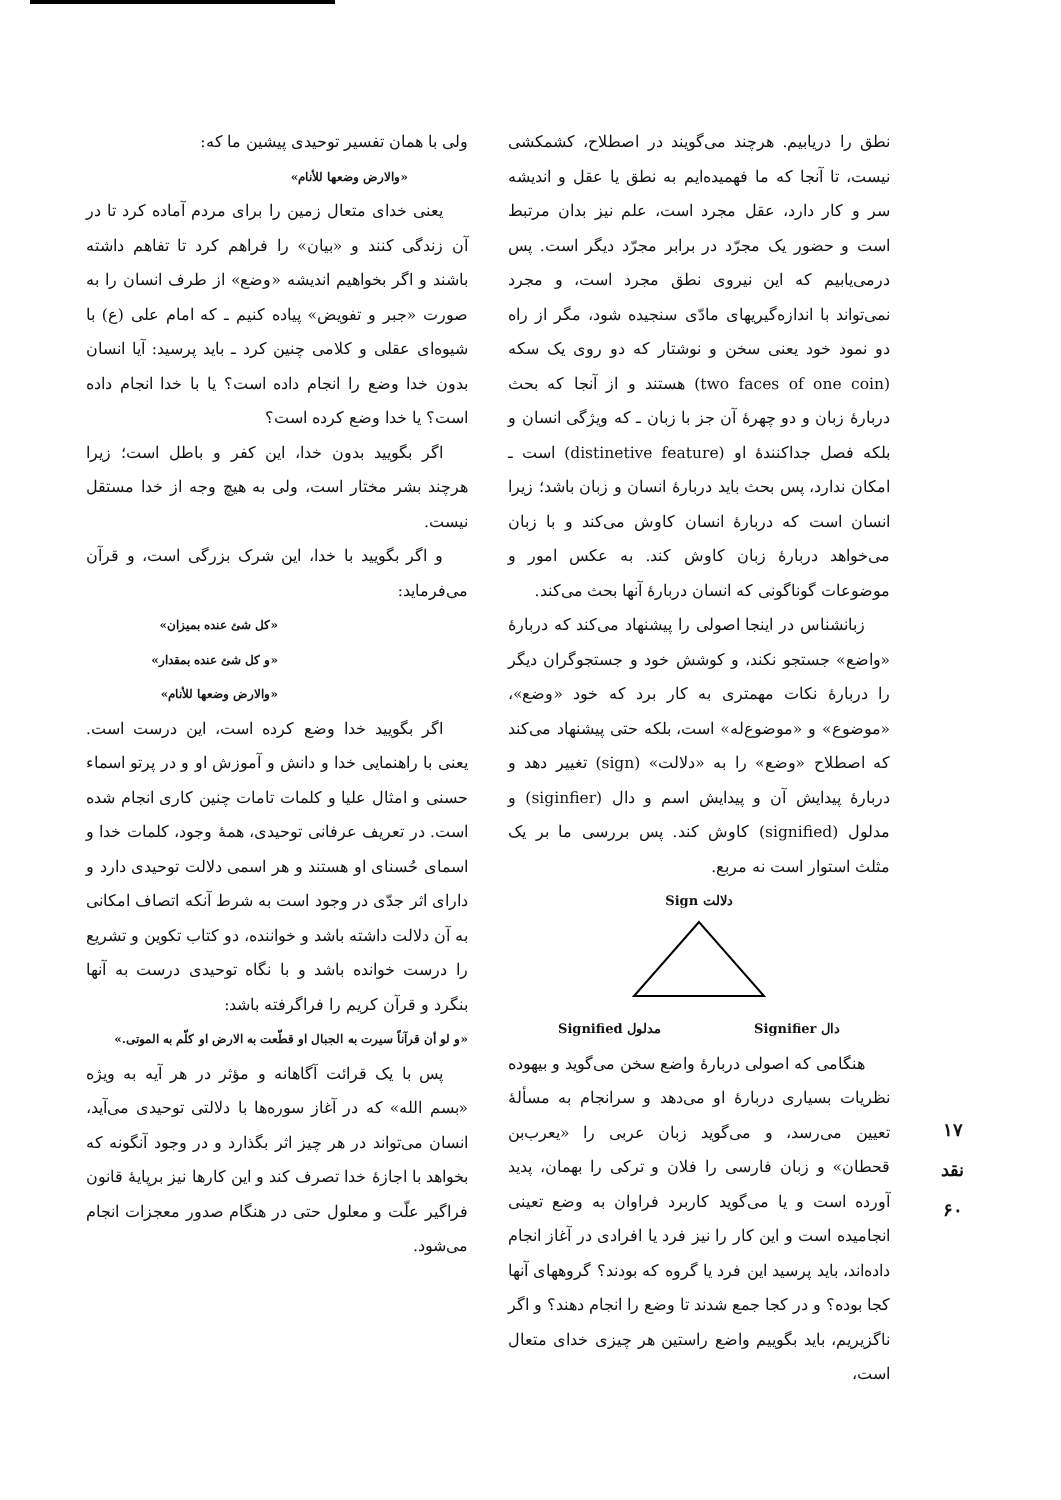نطق را دریابیم. هرچند می‌گویند در اصطلاح، کشمکشی نیست، تا آنجا که ما فهمیده‌ایم به نطق یا عقل و اندیشه سر و کار دارد، عقل مجرد است، علم نیز بدان مرتبط است و حضور یک مجرّد در برابر مجرّد دیگر است. پس درمی‌یابیم که این نیروی نطق مجرد است، و مجرد نمی‌تواند با اندازه‌گیریهای مادّی سنجیده شود، مگر از راه دو نمود خود یعنی سخن و نوشتار که دو روی یک سکه (two faces of one coin) هستند و از آنجا که بحث دربارهٔ زبان و دو چهرهٔ آن جز با زبان ـ که ویژگی انسان و بلکه فصل جداکنندهٔ او (distinetive feature) است ـ امکان ندارد، پس بحث باید دربارهٔ انسان و زبان باشد؛ زیرا انسان است که دربارهٔ انسان کاوش می‌کند و با زبان می‌خواهد دربارهٔ زبان کاوش کند. به عکس امور و موضوعات گوناگونی که انسان دربارهٔ آنها بحث می‌کند.
زبانشناس در اینجا اصولی را پیشنهاد می‌کند که دربارهٔ «واضع» جستجو نکند، و کوشش خود و جستجوگران دیگر را دربارهٔ نکات مهمتری به کار برد که خود «وضع»، «موضوع» و «موضوع‌له» است، بلکه حتی پیشنهاد می‌کند که اصطلاح «وضع» را به «دلالت» (sign) تغییر دهد و دربارهٔ پیدایش آن و پیدایش اسم و دال (siginfier) و مدلول (signified) کاوش کند. پس بررسی ما بر یک مثلث استوار است نه مربع.
Sign دلالت
Signified مدلول Signifier دال
هنگامی که اصولی دربارهٔ واضع سخن می‌گوید و بیهوده نظریات بسیاری دربارهٔ او می‌دهد و سرانجام به مسألهٔ تعیین می‌رسد، و می‌گوید زبان عربی را «یعرب‌بن قحطان» و زبان فارسی را فلان و ترکی را بهمان، پدید آورده است و یا می‌گوید کاربرد فراوان به وضع تعینی انجامیده است و این کار را نیز فرد یا افرادی در آغاز انجام داده‌اند، باید پرسید این فرد یا گروه که بودند؟ گروههای آنها کجا بوده؟ و در کجا جمع شدند تا وضع را انجام دهند؟ و اگر ناگزیریم، باید بگوییم واضع راستین هر چیزی خدای متعال است،
ولی با همان تفسیر توحیدی پیشین ما که:
«والارض وضعها للأنام»
یعنی خدای متعال زمین را برای مردم آماده کرد تا در آن زندگی کنند و «بیان» را فراهم کرد تا تفاهم داشته باشند و اگر بخواهیم اندیشه «وضع» از طرف انسان را به صورت «جبر و تفویض» پیاده کنیم ـ که امام علی (ع) با شیوه‌ای عقلی و کلامی چنین کرد ـ باید پرسید: آیا انسان بدون خدا وضع را انجام داده است؟ یا با خدا انجام داده است؟ یا خدا وضع کرده است؟
اگر بگویید بدون خدا، این کفر و باطل است؛ زیرا هرچند بشر مختار است، ولی به هیچ وجه از خدا مستقل نیست.
و اگر بگویید با خدا، این شرک بزرگی است، و قرآن می‌فرماید:
«کل شئ عنده بمیزان»
«و کل شئ عنده بمقدار»
«والارض وضعها للأنام»
اگر بگویید خدا وضع کرده است، این درست است. یعنی با راهنمایی خدا و دانش و آموزش او و در پرتو اسماء حسنی و امثال علیا و کلمات تامات چنین کاری انجام شده است. در تعریف عرفانی توحیدی، همهٔ وجود، کلمات خدا و اسمای حُسنای او هستند و هر اسمی دلالت توحیدی دارد و دارای اثر جدّی در وجود است به شرط آنکه اتصاف امکانی به آن دلالت داشته باشد و خواننده، دو کتاب تکوین و تشریع را درست خوانده باشد و با نگاه توحیدی درست به آنها بنگرد و قرآن کریم را فراگرفته باشد:
«و لو أن قرآناً سیرت به الجبال او قطّعت به الارض او کلّم به الموتی.»
پس با یک قرائت آگاهانه و مؤثر در هر آیه به ویژه «بسم الله» که در آغاز سوره‌ها با دلالتی توحیدی می‌آید، انسان می‌تواند در هر چیز اثر بگذارد و در وجود آنگونه که بخواهد با اجازهٔ خدا تصرف کند و این کارها نیز برپایهٔ قانون فراگیر علّت و معلول حتی در هنگام صدور معجزات انجام می‌شود.
۱۷
نقد
۶۰